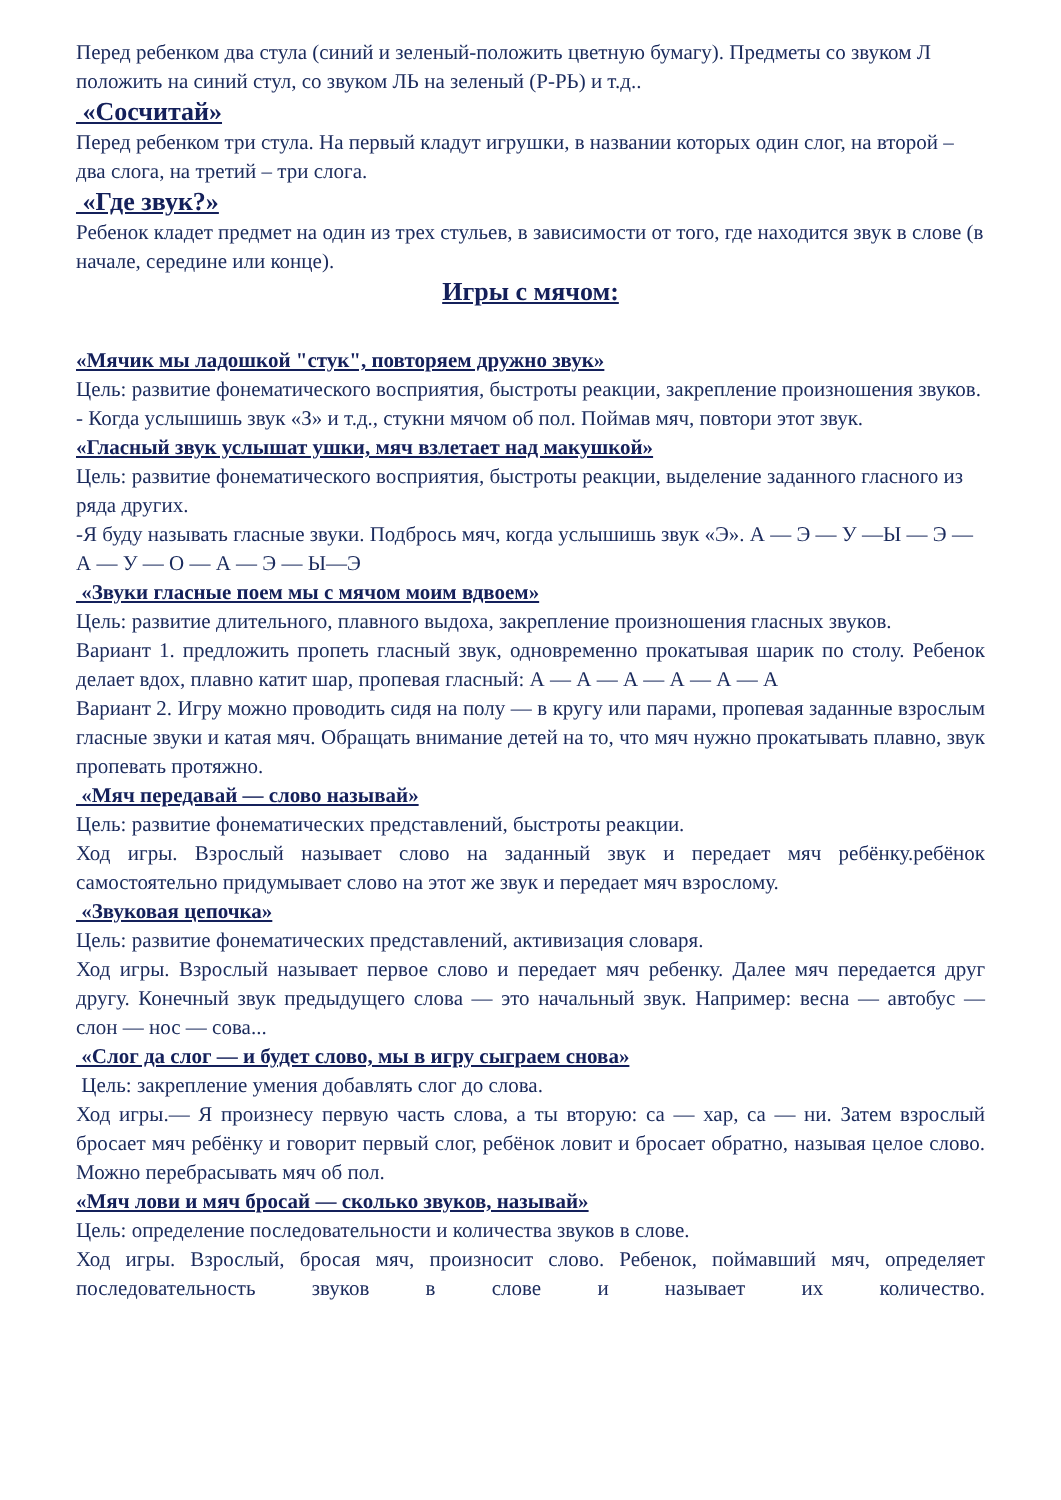Перед ребенком два стула (синий и зеленый-положить цветную бумагу). Предметы со звуком Л положить на синий стул, со звуком ЛЬ на зеленый (Р-РЬ) и т.д..
«Сосчитай»
Перед ребенком три стула. На первый кладут игрушки, в названии которых один слог, на второй – два слога, на третий – три слога.
«Где звук?»
Ребенок кладет предмет на один из трех стульев, в зависимости от того, где находится звук в слове (в начале, середине или конце).
Игры с мячом:
«Мячик мы ладошкой "стук", повторяем дружно звук»
Цель: развитие фонематического восприятия, быстроты реакции, закрепление произношения звуков.
- Когда услышишь звук «З» и т.д., стукни мячом об пол. Поймав мяч, повтори этот звук.
«Гласный звук услышат ушки, мяч взлетает над макушкой»
Цель: развитие фонематического восприятия, быстроты реакции, выделение заданного гласного из ряда других.
-Я буду называть гласные звуки. Подбрось мяч, когда услышишь звук «Э». А — Э — У —Ы — Э — А — У — О — А — Э — Ы—Э
«Звуки гласные поем мы с мячом моим вдвоем»
Цель: развитие длительного, плавного выдоха, закрепление произношения гласных звуков.
Вариант 1. предложить пропеть гласный звук, одновременно прокатывая шарик по столу. Ребенок делает вдох, плавно катит шар, пропевая гласный: А — А — А — А — А — А
Вариант 2. Игру можно проводить сидя на полу — в кругу или парами, пропевая заданные взрослым гласные звуки и катая мяч. Обращать внимание детей на то, что мяч нужно прокатывать плавно, звук пропевать протяжно.
«Мяч передавай — слово называй»
Цель: развитие фонематических представлений, быстроты реакции.
Ход игры. Взрослый называет слово на заданный звук и передает мяч ребёнку.ребёнок самостоятельно придумывает слово на этот же звук и передает мяч взрослому.
«Звуковая цепочка»
Цель: развитие фонематических представлений, активизация словаря.
Ход игры. Взрослый называет первое слово и передает мяч ребенку. Далее мяч передается друг другу. Конечный звук предыдущего слова — это начальный звук. Например: весна — автобус — слон — нос — сова...
«Слог да слог — и будет слово, мы в игру сыграем снова»
Цель: закрепление умения добавлять слог до слова.
Ход игры.— Я произнесу первую часть слова, а ты вторую: са — хар, са — ни. Затем взрослый бросает мяч ребёнку и говорит первый слог, ребёнок ловит и бросает обратно, называя целое слово. Можно перебрасывать мяч об пол.
«Мяч лови и мяч бросай — сколько звуков, называй»
Цель: определение последовательности и количества звуков в слове.
Ход игры. Взрослый, бросая мяч, произносит слово. Ребенок, поймавший мяч, определяет последовательность звуков в слове и называет их количество.